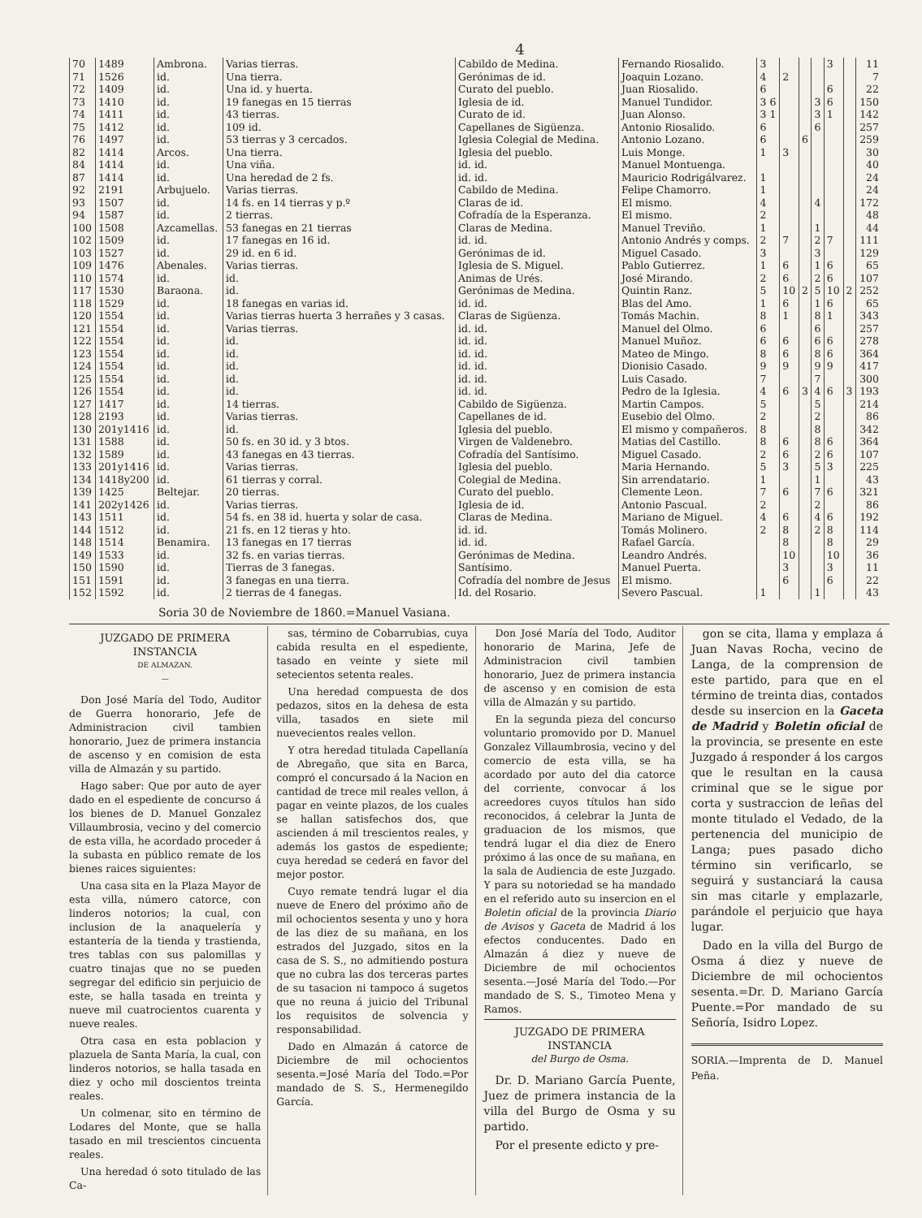4
| 70 | 1489 | Ambrona. | Varias tierras. | Cabildo de Medina. | Fernando Riosalido. | 3 | | | | 3 | | 11 |
| 71 | 1526 | id. | Una tierra. | Gerónimas de id. | Joaquin Lozano. | 4 | 2 | | | | | 7 |
| 72 | 1409 | id. | Una id. y huerta. | Curato del pueblo. | Juan Riosalido. | 6 | | | | 6 | | 22 |
| 73 | 1410 | id. | 19 fanegas en 15 tierras | Iglesia de id. | Manuel Tundidor. | 3 6 | | | 3 | 6 | | 150 |
| 74 | 1411 | id. | 43 tierras. | Curato de id. | Juan Alonso. | 3 1 | | | 3 | 1 | | 142 |
| 75 | 1412 | id. | 109 id. | Capellanes de Sigüenza. | Antonio Riosalido. | 6 | | | 6 | | | 257 |
| 76 | 1497 | id. | 53 tierras y 3 cercados. | Iglesia Colegial de Medina. | Antonio Lozano. | 6 | | 6 | | | | 259 |
| 82 | 1414 | Arcos. | Una tierra. | Iglesia del pueblo. | Luis Monge. | 1 | 3 | | | | | 30 |
| 84 | 1414 | id. | Una viña. | id. id. | Manuel Montuenga. | | | | | | | 40 |
| 87 | 1414 | id. | Una heredad de 2 fs. | id. id. | Mauricio Rodrigálvarez. | 1 | | | | | | 24 |
| 92 | 2191 | Arbujuelo. | Varias tierras. | Cabildo de Medina. | Felipe Chamorro. | 1 | | | | | | 24 |
| 93 | 1507 | id. | 14 fs. en 14 tierras y p.º | Claras de id. | El mismo. | 4 | | | 4 | | | 172 |
| 94 | 1587 | id. | 2 tierras. | Cofradía de la Esperanza. | El mismo. | 2 | | | | | | 48 |
| 100 | 1508 | Azcamellas. | 53 fanegas en 21 tierras | Claras de Medina. | Manuel Treviño. | 1 | | | 1 | | | 44 |
| 102 | 1509 | id. | 17 fanegas en 16 id. | id. id. | Antonio Andrés y comps. | 2 | 7 | | 2 | 7 | | 111 |
| 103 | 1527 | id. | 29 id. en 6 id. | Gerónimas de id. | Miguel Casado. | 3 | | | 3 | | | 129 |
| 109 | 1476 | Abenales. | Varias tierras. | Iglesia de S. Miguel. | Pablo Gutierrez. | 1 | 6 | | 1 | 6 | | 65 |
| 110 | 1574 | id. | id. | Animas de Urés. | José Mirando. | 2 | 6 | | 2 | 6 | | 107 |
| 117 | 1530 | Baraona. | id. | Gerónimas de Medina. | Quintin Ranz. | 5 | 10 | 2 | 5 | 10 | 2 | 252 |
| 118 | 1529 | id. | 18 fanegas en varias id. | id. id. | Blas del Amo. | 1 | 6 | | 1 | 6 | | 65 |
| 120 | 1554 | id. | Varias tierras huerta 3 herrañes y 3 casas. | Claras de Sigüenza. | Tomás Machin. | 8 | 1 | | 8 | 1 | | 343 |
| 121 | 1554 | id. | Varias tierras. | id. id. | Manuel del Olmo. | 6 | | | 6 | | | 257 |
| 122 | 1554 | id. | id. | id. id. | Manuel Muñoz. | 6 | 6 | | 6 | 6 | | 278 |
| 123 | 1554 | id. | id. | id. id. | Mateo de Mingo. | 8 | 6 | | 8 | 6 | | 364 |
| 124 | 1554 | id. | id. | id. id. | Dionisio Casado. | 9 | 9 | | 9 | 9 | | 417 |
| 125 | 1554 | id. | id. | id. id. | Luis Casado. | 7 | | | 7 | | | 300 |
| 126 | 1554 | id. | id. | id. id. | Pedro de la Iglesia. | 4 | 6 | 3 | 4 | 6 | 3 | 193 |
| 127 | 1417 | id. | 14 tierras. | Cabildo de Sigüenza. | Martin Campos. | 5 | | | 5 | | | 214 |
| 128 | 2193 | id. | Varias tierras. | Capellanes de id. | Eusebio del Olmo. | 2 | | | 2 | | | 86 |
| 130 | 201y1416 | id. | id. | Iglesia del pueblo. | El mismo y compañeros. | 8 | | | 8 | | | 342 |
| 131 | 1588 | id. | 50 fs. en 30 id. y 3 btos. | Virgen de Valdenebro. | Matias del Castillo. | 8 | 6 | | 8 | 6 | | 364 |
| 132 | 1589 | id. | 43 fanegas en 43 tierras. | Cofradía del Santísimo. | Miguel Casado. | 2 | 6 | | 2 | 6 | | 107 |
| 133 | 201y1416 | id. | Varias tierras. | Iglesia del pueblo. | Maria Hernando. | 5 | 3 | | 5 | 3 | | 225 |
| 134 | 1418y200 | id. | 61 tierras y corral. | Colegial de Medina. | Sin arrendatario. | 1 | | | 1 | | | 43 |
| 139 | 1425 | Beltejar. | 20 tierras. | Curato del pueblo. | Clemente Leon. | 7 | 6 | | 7 | 6 | | 321 |
| 141 | 202y1426 | id. | Varias tierras. | Iglesia de id. | Antonio Pascual. | 2 | | | 2 | | | 86 |
| 143 | 1511 | id. | 54 fs. en 38 id. huerta y solar de casa. | Claras de Medina. | Mariano de Miguel. | 4 | 6 | | 4 | 6 | | 192 |
| 144 | 1512 | id. | 21 fs. en 12 tieras y hto. | id. id. | Tomás Molinero. | 2 | 8 | | 2 | 8 | | 114 |
| 148 | 1514 | Benamira. | 13 fanegas en 17 tierras | id. id. | Rafael García. | | 8 | | | 8 | | 29 |
| 149 | 1533 | id. | 32 fs. en varias tierras. | Gerónimas de Medina. | Leandro Andrés. | | 10 | | | 10 | | 36 |
| 150 | 1590 | id. | Tierras de 3 fanegas. | Santísimo. | Manuel Puerta. | | 3 | | | 3 | | 11 |
| 151 | 1591 | id. | 3 fanegas en una tierra. | Cofradía del nombre de Jesus | El mismo. | | 6 | | | 6 | | 22 |
| 152 | 1592 | id. | 2 tierras de 4 fanegas. | Id. del Rosario. | Severo Pascual. | 1 | | | 1 | | | 43 |
Soria 30 de Noviembre de 1860.=Manuel Vasiana.
JUZGADO DE PRIMERA INSTANCIA
DE ALMAZAN.
—
Don José María del Todo, Auditor de Guerra honorario, Jefe de Administracion civil tambien honorario, Juez de primera instancia de ascenso y en comision de esta villa de Almazán y su partido.
Hago saber: Que por auto de ayer dado en el espediente de concurso á los bienes de D. Manuel Gonzalez Villaumbrosia, vecino y del comercio de esta villa, he acordado proceder á la subasta en público remate de los bienes raices siguientes:
Una casa sita en la Plaza Mayor de esta villa, número catorce, con linderos notorios; la cual, con inclusion de la anaquelería y estantería de la tienda y trastienda, tres tablas con sus palomillas y cuatro tinajas que no se pueden segregar del edificio sin perjuicio de este, se halla tasada en treinta y nueve mil cuatrocientos cuarenta y nueve reales.
Otra casa en esta poblacion y plazuela de Santa María, la cual, con linderos notorios, se halla tasada en diez y ocho mil doscientos treinta reales.
Un colmenar, sito en término de Lodares del Monte, que se halla tasado en mil trescientos cincuenta reales.
Una heredad ó soto titulado de las Ca-
sas, término de Cobarrubias, cuya cabida resulta en el espediente, tasado en veinte y siete mil setecientos setenta reales.
Una heredad compuesta de dos pedazos, sitos en la dehesa de esta villa, tasados en siete mil nuevecientos reales vellon.
Y otra heredad titulada Capellanía de Abregaño, que sita en Barca, compró el concursado á la Nacion en cantidad de trece mil reales vellon, á pagar en veinte plazos, de los cuales se hallan satisfechos dos, que ascienden á mil trescientos reales, y además los gastos de espediente; cuya heredad se cederá en favor del mejor postor.
Cuyo remate tendrá lugar el dia nueve de Enero del próximo año de mil ochocientos sesenta y uno y hora de las diez de su mañana, en los estrados del Juzgado, sitos en la casa de S. S., no admitiendo postura que no cubra las dos terceras partes de su tasacion ni tampoco á sugetos que no reuna á juicio del Tribunal los requisitos de solvencia y responsabilidad.
Dado en Almazán á catorce de Diciembre de mil ochocientos sesenta.=José María del Todo.=Por mandado de S. S., Hermenegildo García.
Don José María del Todo, Auditor honorario de Marina, Jefe de Administracion civil tambien honorario, Juez de primera instancia de ascenso y en comision de esta villa de Almazán y su partido.
En la segunda pieza del concurso voluntario promovido por D. Manuel Gonzalez Villaumbrosia, vecino y del comercio de esta villa, se ha acordado por auto del dia catorce del corriente, convocar á los acreedores cuyos títulos han sido reconocidos, á celebrar la Junta de graduacion de los mismos, que tendrá lugar el dia diez de Enero próximo á las once de su mañana, en la sala de Audiencia de este Juzgado. Y para su notoriedad se ha mandado en el referido auto su insercion en el Boletin oficial de la provincia Diario de Avisos y Gaceta de Madrid á los efectos conducentes. Dado en Almazán á diez y nueve de Diciembre de mil ochocientos sesenta.—José María del Todo.—Por mandado de S. S., Timoteo Mena y Ramos.
JUZGADO DE PRIMERA INSTANCIA
del Burgo de Osma.
Dr. D. Mariano García Puente, Juez de primera instancia de la villa del Burgo de Osma y su partido.
Por el presente edicto y pre-
gon se cita, llama y emplaza á Juan Navas Rocha, vecino de Langa, de la comprension de este partido, para que en el término de treinta dias, contados desde su insercion en la Gaceta de Madrid y Boletin oficial de la provincia, se presente en este Juzgado á responder á los cargos que le resultan en la causa criminal que se le sigue por corta y sustraccion de leñas del monte titulado el Vedado, de la pertenencia del municipio de Langa; pues pasado dicho término sin verificarlo, se seguirá y sustanciará la causa sin mas citarle y emplazarle, parándole el perjuicio que haya lugar.
Dado en la villa del Burgo de Osma á diez y nueve de Diciembre de mil ochocientos sesenta.=Dr. D. Mariano García Puente.=Por mandado de su Señoría, Isidro Lopez.
SORIA.—Imprenta de D. Manuel Peña.